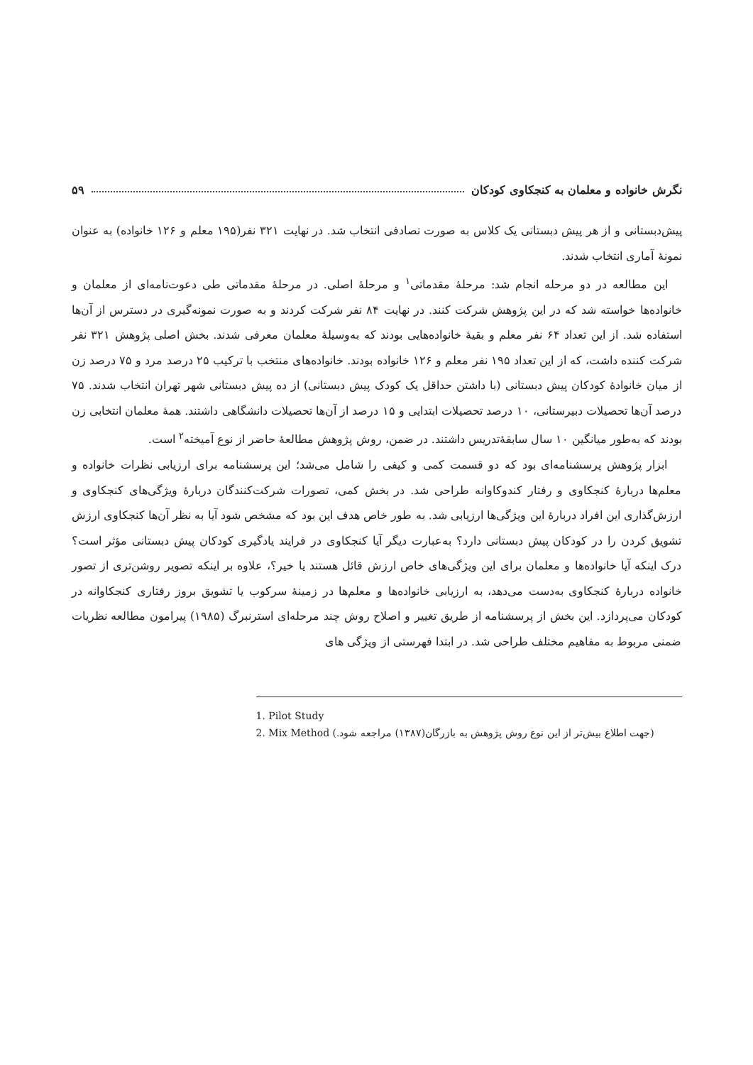نگرش خانواده و معلمان به کنجکاوی کودکان ۵۹
پیش‌دبستانی و از هر پیش دبستانی یک کلاس به صورت تصادفی انتخاب شد. در نهایت ۳۲۱ نفر(۱۹۵ معلم و ۱۲۶ خانواده) به عنوان نمونهٔ آماری انتخاب شدند.
این مطالعه در دو مرحله انجام شد: مرحلهٔ مقدماتی<sup>۱</sup> و مرحلهٔ اصلی. در مرحلهٔ مقدماتی طی دعوت‌نامه‌ای از معلمان و خانواده‌ها خواسته شد که در این پژوهش شرکت کنند. در نهایت ۸۴ نفر شرکت کردند و به صورت نمونه‌گیری در دسترس از آن‌ها استفاده شد. از این تعداد ۶۴ نفر معلم و بقیهٔ خانواده‌هایی بودند که به‌وسیلهٔ معلمان معرفی شدند. بخش اصلی پژوهش ۳۲۱ نفر شرکت کننده داشت، که از این تعداد ۱۹۵ نفر معلم و ۱۲۶ خانواده بودند. خانواده‌های منتخب با ترکیب ۲۵ درصد مرد و ۷۵ درصد زن از میان خانوادهٔ کودکان پیش دبستانی (با داشتن حداقل یک کودک پیش دبستانی) از ده پیش دبستانی شهر تهران انتخاب شدند. ۷۵ درصد آن‌ها تحصیلات دبیرستانی، ۱۰ درصد تحصیلات ابتدایی و ۱۵ درصد از آن‌ها تحصیلات دانشگاهی داشتند. همهٔ معلمان انتخابی زن بودند که به‌طور میانگین ۱۰ سال سابقهٔ‌تدریس داشتند. در ضمن، روش پژوهش مطالعهٔ حاضر از نوع آمیخته<sup>۲</sup> است.
ابزار پژوهش پرسشنامه‌ای بود که دو قسمت کمی و کیفی را شامل می‌شد؛ این پرسشنامه برای ارزیابی نظرات خانواده و معلم‌ها دربارهٔ کنجکاوی و رفتار کندوکاوانه طراحی شد. در بخش کمی، تصورات شرکت‌کنندگان دربارهٔ ویژگی‌های کنجکاوی و ارزش‌گذاری این افراد دربارهٔ این ویژگی‌ها ارزیابی شد. به طور خاص هدف این بود که مشخص شود آیا به نظر آن‌ها کنجکاوی ارزش تشویق کردن را در کودکان پیش دبستانی دارد؟ به‌عبارت دیگر آیا کنجکاوی در فرایند یادگیری کودکان پیش دبستانی مؤثر است؟ درک اینکه آیا خانواده‌ها و معلمان برای این ویژگی‌های خاص ارزش قائل هستند یا خیر؟، علاوه بر اینکه تصویر روشن‌تری از تصور خانواده دربارهٔ کنجکاوی به‌دست می‌دهد، به ارزیابی خانواده‌ها و معلم‌ها در زمینهٔ سرکوب یا تشویق بروز رفتاری کنجکاوانه در کودکان می‌پردازد. این بخش از پرسشنامه از طریق تغییر و اصلاح روش چند مرحله‌ای استرنبرگ (۱۹۸۵) پیرامون مطالعه نظریات ضمنی مربوط به مفاهیم مختلف طراحی شد. در ابتدا فهرستی از ویژگی های
1. Pilot Study
2. Mix Method (جهت اطلاع بیش‌تر از این نوع روش پژوهش به بازرگان(۱۳۸۷) مراجعه شود.)